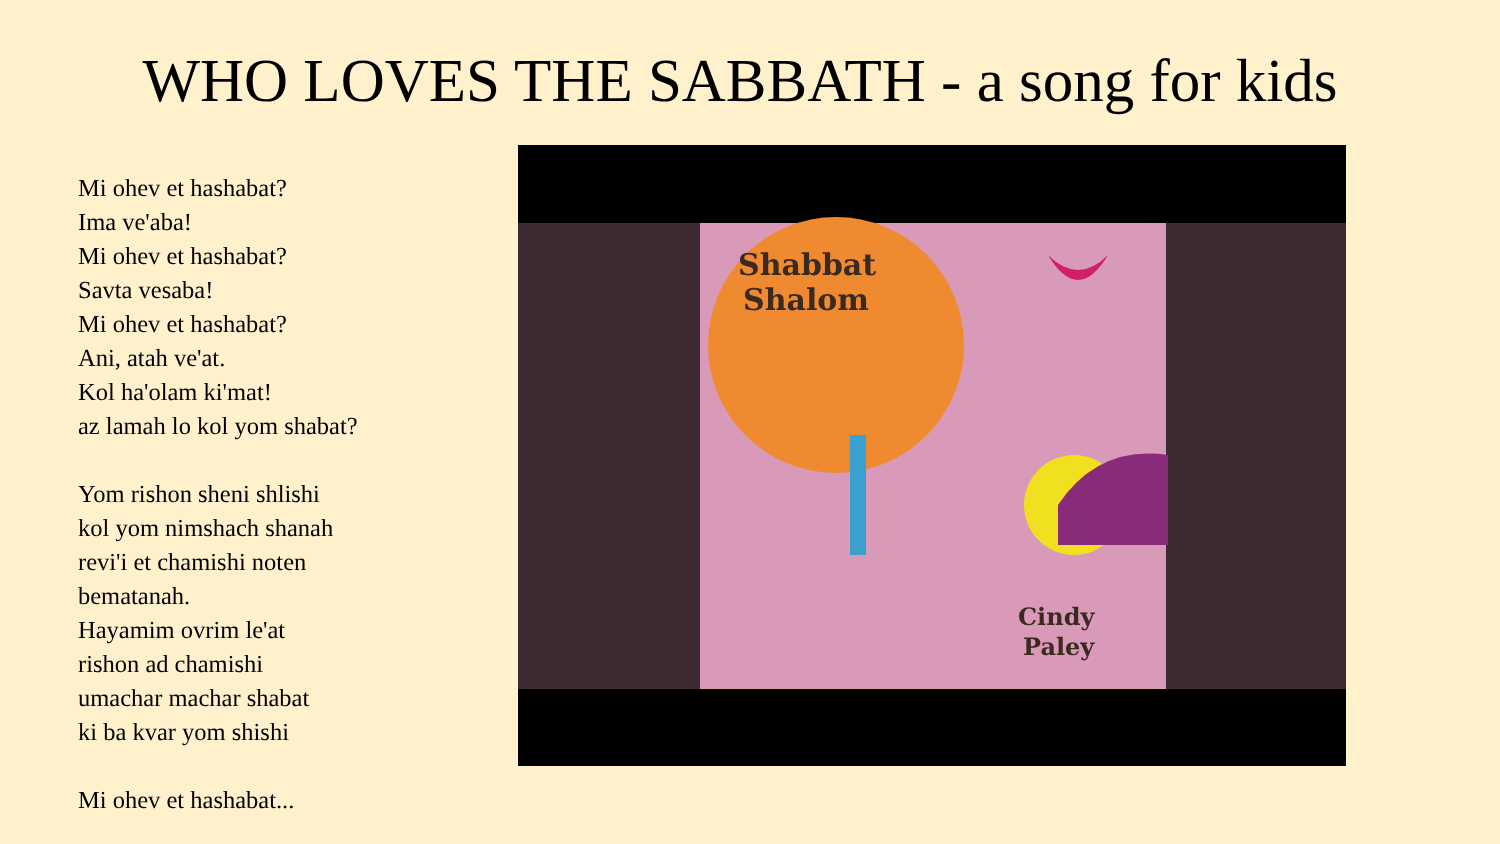WHO LOVES THE SABBATH - a song for kids
Mi ohev et hashabat?
Ima ve'aba!
Mi ohev et hashabat?
Savta vesaba!
Mi ohev et hashabat?
Ani, atah ve'at.
Kol ha'olam ki'mat!
az lamah lo kol yom shabat?
Yom rishon sheni shlishi
kol yom nimshach shanah
revi'i et chamishi noten
bematanah.
Hayamim ovrim le'at
rishon ad chamishi
umachar machar shabat
ki ba kvar yom shishi
Mi ohev et hashabat...
Shabbat
Shalom
Cindy
Paley